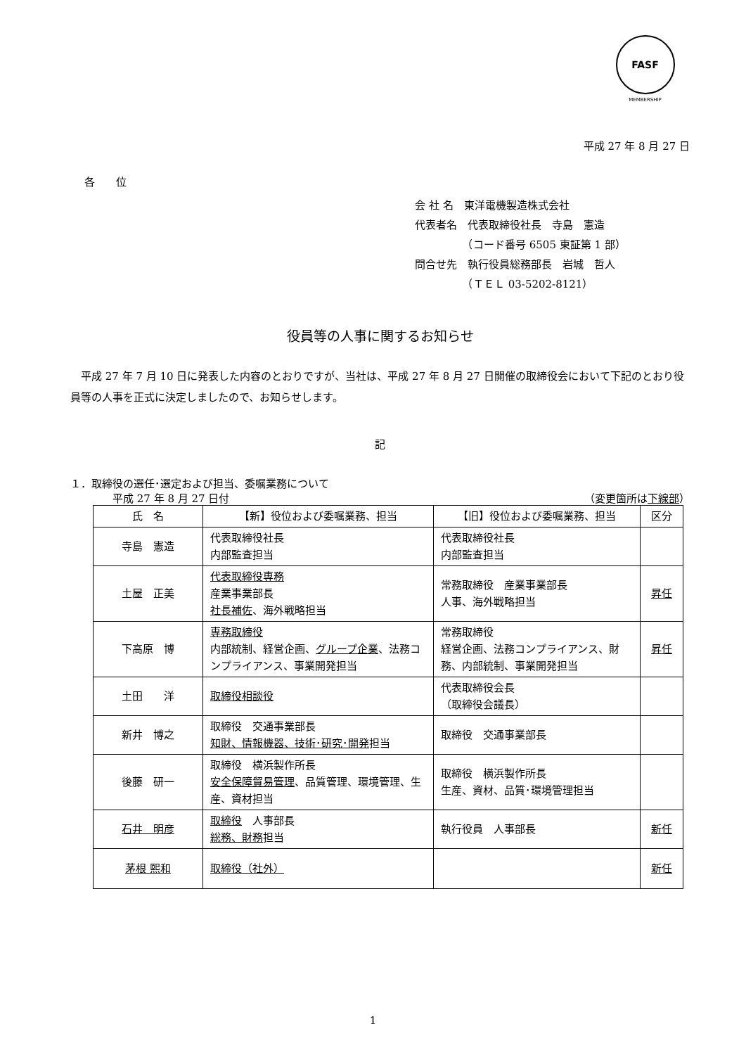FASF
MEMBERSHIP
平成 27 年 8 月 27 日
各　　位
会 社 名　東洋電機製造株式会社
代表者名　代表取締役社長　寺島　憲造
　　　　　（コード番号 6505 東証第 1 部）
問合せ先　執行役員総務部長　岩城　哲人
　　　　　（ＴＥＬ 03-5202-8121）
役員等の人事に関するお知らせ
平成 27 年 7 月 10 日に発表した内容のとおりですが、当社は、平成 27 年 8 月 27 日開催の取締役会において下記のとおり役員等の人事を正式に決定しましたので、お知らせします。
記
１．取締役の選任･選定および担当、委嘱業務について
平成 27 年 8 月 27 日付 （変更箇所は下線部）
| 氏 名 | 【新】役位および委嘱業務、担当 | 【旧】役位および委嘱業務、担当 | 区分 |
| 寺島 憲造 | 代表取締役社長 内部監査担当 | 代表取締役社長 内部監査担当 | |
| 土屋 正美 | 代表取締役専務 産業事業部長 社長補佐 、海外戦略担当 | 常務取締役 産業事業部長 人事、海外戦略担当 | 昇任 |
| 下高原 博 | 専務取締役 内部統制、経営企画、 グループ企業 、法務コンプライアンス、事業開発担当 | 常務取締役 経営企画、法務コンプライアンス、財務、内部統制、事業開発担当 | 昇任 |
| 土田 洋 | 取締役相談役 | 代表取締役会長 （取締役会議長） | |
| 新井 博之 | 取締役 交通事業部長 知財、情報機器、技術･研究･開発 担当 | 取締役 交通事業部長 | |
| 後藤 研一 | 取締役 横浜製作所長 安全保障貿易管理 、品質管理、環境管理、生産、資材担当 | 取締役 横浜製作所長 生産、資材、品質･環境管理担当 | |
| 石井 明彦 | 取締役 人事部長 総務、財務 担当 | 執行役員 人事部長 | 新任 |
| 茅根 熙和 | 取締役（社外） | | 新任 |
1